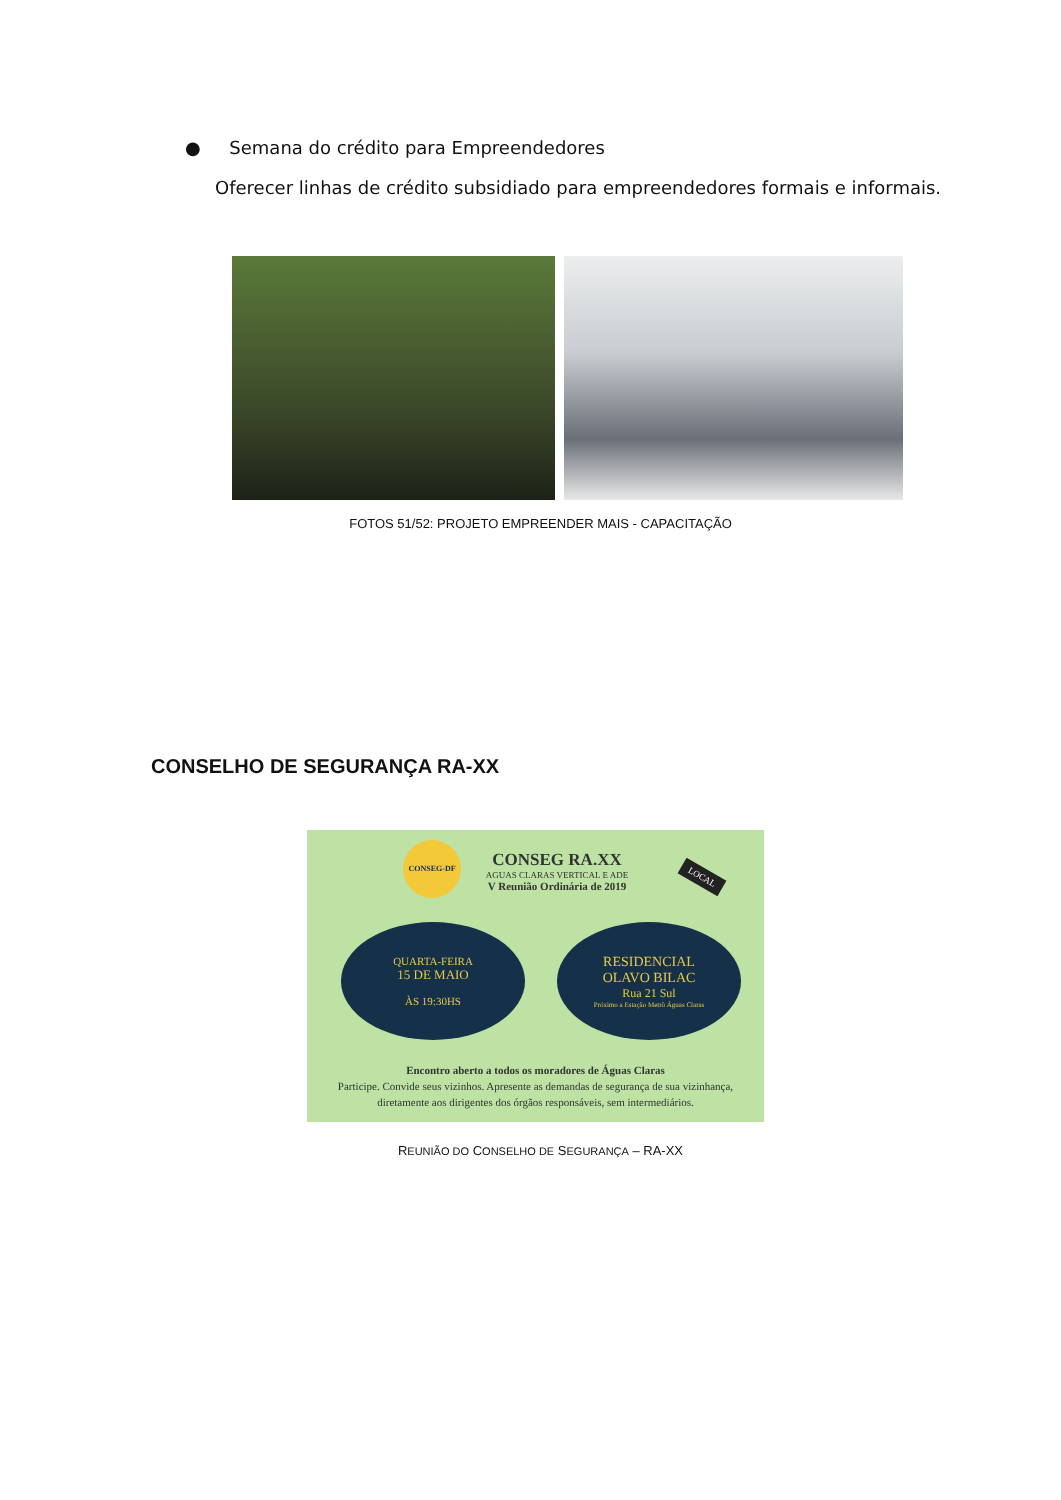● Semana do crédito para Empreendedores
Oferecer linhas de crédito subsidiado para empreendedores formais e informais.
FOTOS 51/52: PROJETO EMPREENDER MAIS - CAPACITAÇÃO
CONSELHO DE SEGURANÇA RA-XX
CONSEG-DF
CONSEG RA.XX
AGUAS CLARAS VERTICAL E ADE
V Reunião Ordinária de 2019
LOCAL
QUARTA-FEIRA
15 DE MAIO
ÀS 19:30HS
RESIDENCIAL
OLAVO BILAC
Rua 21 Sul
Próximo a Estação Metrô Águas Claras
Encontro aberto a todos os moradores de Águas Claras
Participe. Convide seus vizinhos. Apresente as demandas de segurança de sua vizinhança, diretamente aos dirigentes dos órgãos responsáveis, sem intermediários.
REUNIÃO DO CONSELHO DE SEGURANÇA – RA-XX